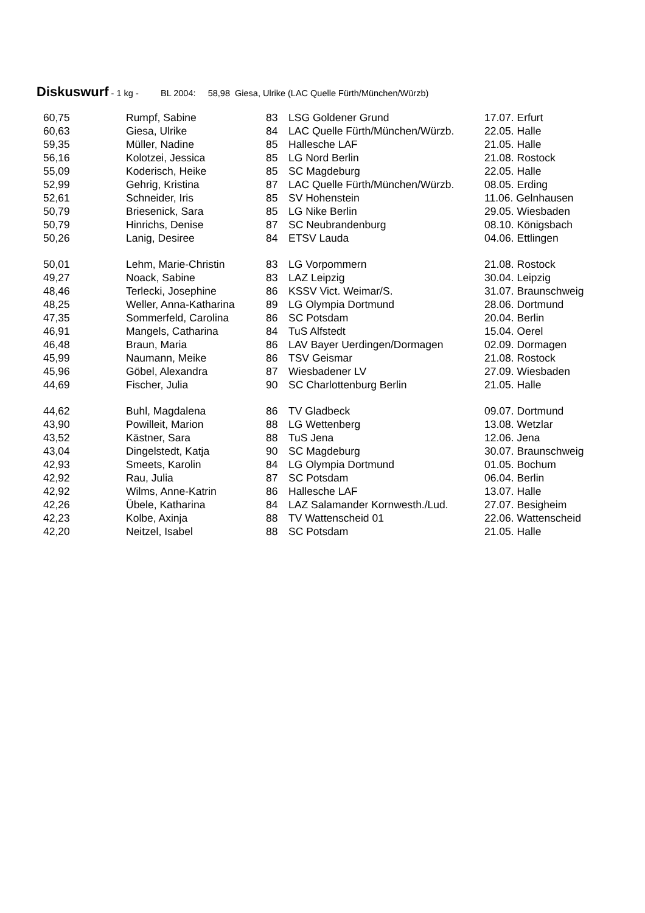Diskuswurf - 1 kg - BL 2004: 58,98 Giesa, Ulrike (LAC Quelle Fürth/München/Würzb)
| 60,75 | Rumpf, Sabine | 83 | LSG Goldener Grund | 17.07. Erfurt |
| 60,63 | Giesa, Ulrike | 84 | LAC Quelle Fürth/München/Würzb. | 22.05. Halle |
| 59,35 | Müller, Nadine | 85 | Hallesche LAF | 21.05. Halle |
| 56,16 | Kolotzei, Jessica | 85 | LG Nord Berlin | 21.08. Rostock |
| 55,09 | Koderisch, Heike | 85 | SC Magdeburg | 22.05. Halle |
| 52,99 | Gehrig, Kristina | 87 | LAC Quelle Fürth/München/Würzb. | 08.05. Erding |
| 52,61 | Schneider, Iris | 85 | SV Hohenstein | 11.06. Gelnhausen |
| 50,79 | Briesenick, Sara | 85 | LG Nike Berlin | 29.05. Wiesbaden |
| 50,79 | Hinrichs, Denise | 87 | SC Neubrandenburg | 08.10. Königsbach |
| 50,26 | Lanig, Desiree | 84 | ETSV Lauda | 04.06. Ettlingen |
| 50,01 | Lehm, Marie-Christin | 83 | LG Vorpommern | 21.08. Rostock |
| 49,27 | Noack, Sabine | 83 | LAZ Leipzig | 30.04. Leipzig |
| 48,46 | Terlecki, Josephine | 86 | KSSV Vict. Weimar/S. | 31.07. Braunschweig |
| 48,25 | Weller, Anna-Katharina | 89 | LG Olympia Dortmund | 28.06. Dortmund |
| 47,35 | Sommerfeld, Carolina | 86 | SC Potsdam | 20.04. Berlin |
| 46,91 | Mangels, Catharina | 84 | TuS Alfstedt | 15.04. Oerel |
| 46,48 | Braun, Maria | 86 | LAV Bayer Uerdingen/Dormagen | 02.09. Dormagen |
| 45,99 | Naumann, Meike | 86 | TSV Geismar | 21.08. Rostock |
| 45,96 | Göbel, Alexandra | 87 | Wiesbadener LV | 27.09. Wiesbaden |
| 44,69 | Fischer, Julia | 90 | SC Charlottenburg Berlin | 21.05. Halle |
| 44,62 | Buhl, Magdalena | 86 | TV Gladbeck | 09.07. Dortmund |
| 43,90 | Powilleit, Marion | 88 | LG Wettenberg | 13.08. Wetzlar |
| 43,52 | Kästner, Sara | 88 | TuS Jena | 12.06. Jena |
| 43,04 | Dingelstedt, Katja | 90 | SC Magdeburg | 30.07. Braunschweig |
| 42,93 | Smeets, Karolin | 84 | LG Olympia Dortmund | 01.05. Bochum |
| 42,92 | Rau, Julia | 87 | SC Potsdam | 06.04. Berlin |
| 42,92 | Wilms, Anne-Katrin | 86 | Hallesche LAF | 13.07. Halle |
| 42,26 | Übele, Katharina | 84 | LAZ Salamander Kornwesth./Lud. | 27.07. Besigheim |
| 42,23 | Kolbe, Axinja | 88 | TV Wattenscheid 01 | 22.06. Wattenscheid |
| 42,20 | Neitzel, Isabel | 88 | SC Potsdam | 21.05. Halle |